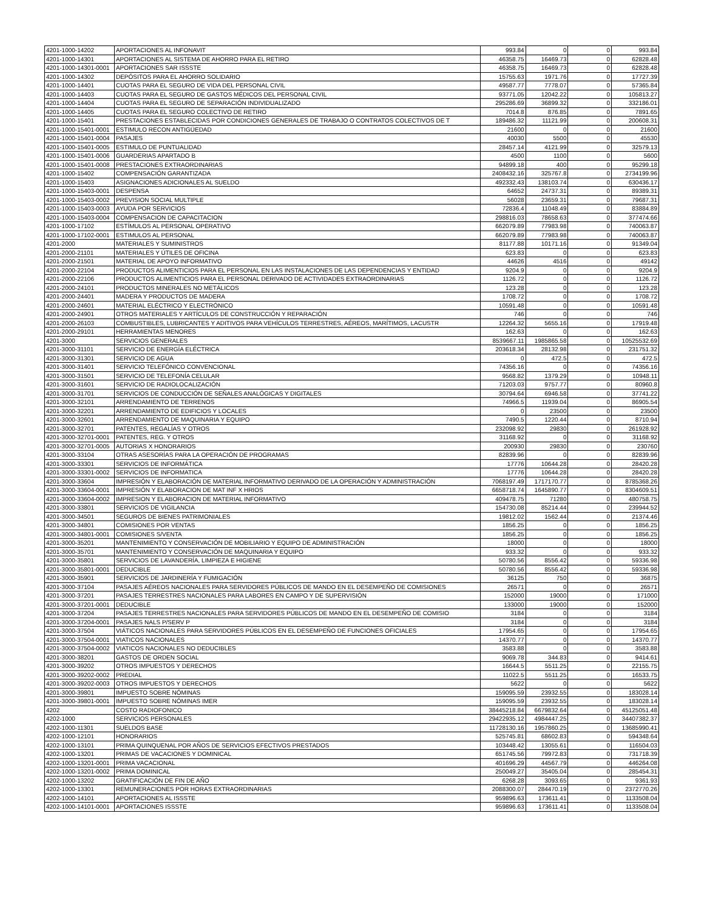| 4201-1000-14202 | APORTACIONES AL INFONAVIT | 993.84 | 0 | 0 | 993.84 |
| 4201-1000-14301 | APORTACIONES AL SISTEMA DE AHORRO PARA EL RETIRO | 46358.75 | 16469.73 | 0 | 62828.48 |
| 4201-1000-14301-0001 | APORTACIONES SAR ISSSTE | 46358.75 | 16469.73 | 0 | 62828.48 |
| 4201-1000-14302 | DEPÓSITOS PARA EL AHORRO SOLIDARIO | 15755.63 | 1971.76 | 0 | 17727.39 |
| 4201-1000-14401 | CUOTAS PARA EL SEGURO DE VIDA DEL PERSONAL CIVIL | 49587.77 | 7778.07 | 0 | 57365.84 |
| 4201-1000-14403 | CUOTAS PARA EL SEGURO DE GASTOS MÉDICOS DEL PERSONAL CIVIL | 93771.05 | 12042.22 | 0 | 105813.27 |
| 4201-1000-14404 | CUOTAS PARA EL SEGURO DE SEPARACIÓN INDIVIDUALIZADO | 295286.69 | 36899.32 | 0 | 332186.01 |
| 4201-1000-14405 | CUOTAS PARA EL SEGURO COLECTIVO DE RETIRO | 7014.8 | 876.85 | 0 | 7891.65 |
| 4201-1000-15401 | PRESTACIONES ESTABLECIDAS POR CONDICIONES GENERALES DE TRABAJO O CONTRATOS COLECTIVOS DE T | 189486.32 | 11121.99 | 0 | 200608.31 |
| 4201-1000-15401-0001 | ESTIMULO RECON ANTIGÜEDAD | 21600 | 0 | 0 | 21600 |
| 4201-1000-15401-0004 | PASAJES | 40030 | 5500 | 0 | 45530 |
| 4201-1000-15401-0005 | ESTIMULO DE PUNTUALIDAD | 28457.14 | 4121.99 | 0 | 32579.13 |
| 4201-1000-15401-0006 | GUARDERIAS APARTADO B | 4500 | 1100 | 0 | 5600 |
| 4201-1000-15401-0008 | PRESTACIONES EXTRAORDINARIAS | 94899.18 | 400 | 0 | 95299.18 |
| 4201-1000-15402 | COMPENSACIÓN GARANTIZADA | 2408432.16 | 325767.8 | 0 | 2734199.96 |
| 4201-1000-15403 | ASIGNACIONES ADICIONALES AL SUELDO | 492332.43 | 138103.74 | 0 | 630436.17 |
| 4201-1000-15403-0001 | DESPENSA | 64652 | 24737.31 | 0 | 89389.31 |
| 4201-1000-15403-0002 | PREVISION SOCIAL MULTIPLE | 56028 | 23659.31 | 0 | 79687.31 |
| 4201-1000-15403-0003 | AYUDA POR SERVICIOS | 72836.4 | 11048.49 | 0 | 83884.89 |
| 4201-1000-15403-0004 | COMPENSACION DE CAPACITACION | 298816.03 | 78658.63 | 0 | 377474.66 |
| 4201-1000-17102 | ESTÍMULOS AL PERSONAL OPERATIVO | 662079.89 | 77983.98 | 0 | 740063.87 |
| 4201-1000-17102-0001 | ESTIMULOS AL PERSONAL | 662079.89 | 77983.98 | 0 | 740063.87 |
| 4201-2000 | MATERIALES Y SUMINISTROS | 81177.88 | 10171.16 | 0 | 91349.04 |
| 4201-2000-21101 | MATERIALES Y ÚTILES DE OFICINA | 623.83 | 0 | 0 | 623.83 |
| 4201-2000-21501 | MATERIAL DE APOYO INFORMATIVO | 44626 | 4516 | 0 | 49142 |
| 4201-2000-22104 | PRODUCTOS ALIMENTICIOS PARA EL PERSONAL EN LAS INSTALACIONES DE LAS DEPENDENCIAS Y ENTIDAD | 9204.9 | 0 | 0 | 9204.9 |
| 4201-2000-22106 | PRODUCTOS ALIMENTICIOS PARA EL PERSONAL DERIVADO DE ACTIVIDADES EXTRAORDINARIAS | 1126.72 | 0 | 0 | 1126.72 |
| 4201-2000-24101 | PRODUCTOS MINERALES NO METÁLICOS | 123.28 | 0 | 0 | 123.28 |
| 4201-2000-24401 | MADERA Y PRODUCTOS DE MADERA | 1708.72 | 0 | 0 | 1708.72 |
| 4201-2000-24601 | MATERIAL ELÉCTRICO Y ELECTRÓNICO | 10591.48 | 0 | 0 | 10591.48 |
| 4201-2000-24901 | OTROS MATERIALES Y ARTÍCULOS DE CONSTRUCCIÓN Y REPARACIÓN | 746 | 0 | 0 | 746 |
| 4201-2000-26103 | COMBUSTIBLES, LUBRICANTES Y ADITIVOS PARA VEHÍCULOS TERRESTRES, AÉREOS, MARÍTIMOS, LACUSTR | 12264.32 | 5655.16 | 0 | 17919.48 |
| 4201-2000-29101 | HERRAMIENTAS MENORES | 162.63 | 0 | 0 | 162.63 |
| 4201-3000 | SERVICIOS GENERALES | 8539667.11 | 1985865.58 | 0 | 10525532.69 |
| 4201-3000-31101 | SERVICIO DE ENERGÍA ELÉCTRICA | 203618.34 | 28132.98 | 0 | 231751.32 |
| 4201-3000-31301 | SERVICIO DE AGUA | 0 | 472.5 | 0 | 472.5 |
| 4201-3000-31401 | SERVICIO TELEFÓNICO CONVENCIONAL | 74356.16 | 0 | 0 | 74356.16 |
| 4201-3000-31501 | SERVICIO DE TELEFONÍA CELULAR | 9568.82 | 1379.29 | 0 | 10948.11 |
| 4201-3000-31601 | SERVICIO DE RADIOLOCALIZACIÓN | 71203.03 | 9757.77 | 0 | 80960.8 |
| 4201-3000-31701 | SERVICIOS DE CONDUCCIÓN DE SEÑALES ANALÓGICAS Y DIGITALES | 30794.64 | 6946.58 | 0 | 37741.22 |
| 4201-3000-32101 | ARRENDAMIENTO DE TERRENOS | 74966.5 | 11939.04 | 0 | 86905.54 |
| 4201-3000-32201 | ARRENDAMIENTO DE EDIFICIOS Y LOCALES | 0 | 23500 | 0 | 23500 |
| 4201-3000-32601 | ARRENDAMIENTO DE MAQUINARIA Y EQUIPO | 7490.5 | 1220.44 | 0 | 8710.94 |
| 4201-3000-32701 | PATENTES, REGALÍAS Y OTROS | 232098.92 | 29830 | 0 | 261928.92 |
| 4201-3000-32701-0001 | PATENTES, REG. Y OTROS | 31168.92 | 0 | 0 | 31168.92 |
| 4201-3000-32701-0005 | AUTORIAS X HONORARIOS | 200930 | 29830 | 0 | 230760 |
| 4201-3000-33104 | OTRAS ASESORÍAS PARA LA OPERACIÓN DE PROGRAMAS | 82839.96 | 0 | 0 | 82839.96 |
| 4201-3000-33301 | SERVICIOS DE INFORMÁTICA | 17776 | 10644.28 | 0 | 28420.28 |
| 4201-3000-33301-0002 | SERVICIOS DE INFORMATICA | 17776 | 10644.28 | 0 | 28420.28 |
| 4201-3000-33604 | IMPRESIÓN Y ELABORACIÓN DE MATERIAL INFORMATIVO DERIVADO DE LA OPERACIÓN Y ADMINISTRACIÓN | 7068197.49 | 1717170.77 | 0 | 8785368.26 |
| 4201-3000-33604-0001 | IMPRESIÓN Y ELABORACION DE MAT INF X HRIOS | 6658718.74 | 1645890.77 | 0 | 8304609.51 |
| 4201-3000-33604-0002 | IMPRESION Y ELABORACION DE MATERIAL INFORMATIVO | 409478.75 | 71280 | 0 | 480758.75 |
| 4201-3000-33801 | SERVICIOS DE VIGILANCIA | 154730.08 | 85214.44 | 0 | 239944.52 |
| 4201-3000-34501 | SEGUROS DE BIENES PATRIMONIALES | 19812.02 | 1562.44 | 0 | 21374.46 |
| 4201-3000-34801 | COMISIONES POR VENTAS | 1856.25 | 0 | 0 | 1856.25 |
| 4201-3000-34801-0001 | COMISIONES S/VENTA | 1856.25 | 0 | 0 | 1856.25 |
| 4201-3000-35201 | MANTENIMIENTO Y CONSERVACIÓN DE MOBILIARIO Y EQUIPO DE ADMINISTRACIÓN | 18000 | 0 | 0 | 18000 |
| 4201-3000-35701 | MANTENIMIENTO Y CONSERVACIÓN DE MAQUINARIA Y EQUIPO | 933.32 | 0 | 0 | 933.32 |
| 4201-3000-35801 | SERVICIOS DE LAVANDERÍA, LIMPIEZA E HIGIENE | 50780.56 | 8556.42 | 0 | 59336.98 |
| 4201-3000-35801-0001 | DEDUCIBLE | 50780.56 | 8556.42 | 0 | 59336.98 |
| 4201-3000-35901 | SERVICIOS DE JARDINERÍA Y FUMIGACIÓN | 36125 | 750 | 0 | 36875 |
| 4201-3000-37104 | PASAJES AÉREOS NACIONALES PARA SERVIDORES PÚBLICOS DE MANDO EN EL DESEMPEÑO DE COMISIONES | 26571 | 0 | 0 | 26571 |
| 4201-3000-37201 | PASAJES TERRESTRES NACIONALES PARA LABORES EN CAMPO Y DE SUPERVISIÓN | 152000 | 19000 | 0 | 171000 |
| 4201-3000-37201-0001 | DEDUCIBLE | 133000 | 19000 | 0 | 152000 |
| 4201-3000-37204 | PASAJES TERRESTRES NACIONALES PARA SERVIDORES PÚBLICOS DE MANDO EN EL DESEMPEÑO DE COMISIO | 3184 | 0 | 0 | 3184 |
| 4201-3000-37204-0001 | PASAJES NALS P/SERV P | 3184 | 0 | 0 | 3184 |
| 4201-3000-37504 | VIÁTICOS NACIONALES PARA SERVIDORES PÚBLICOS EN EL DESEMPEÑO DE FUNCIONES OFICIALES | 17954.65 | 0 | 0 | 17954.65 |
| 4201-3000-37504-0001 | VIATICOS NACIONALES | 14370.77 | 0 | 0 | 14370.77 |
| 4201-3000-37504-0002 | VIATICOS NACIONALES NO DEDUCIBLES | 3583.88 | 0 | 0 | 3583.88 |
| 4201-3000-38201 | GASTOS DE ORDEN SOCIAL | 9069.78 | 344.83 | 0 | 9414.61 |
| 4201-3000-39202 | OTROS IMPUESTOS Y DERECHOS | 16644.5 | 5511.25 | 0 | 22155.75 |
| 4201-3000-39202-0002 | PREDIAL | 11022.5 | 5511.25 | 0 | 16533.75 |
| 4201-3000-39202-0003 | OTROS IMPUESTOS Y DERECHOS | 5622 | 0 | 0 | 5622 |
| 4201-3000-39801 | IMPUESTO SOBRE NÓMINAS | 159095.59 | 23932.55 | 0 | 183028.14 |
| 4201-3000-39801-0001 | IMPUESTO SOBRE NÓMINAS IMER | 159095.59 | 23932.55 | 0 | 183028.14 |
| 4202 | COSTO RADIOFONICO | 38445218.84 | 6679832.64 | 0 | 45125051.48 |
| 4202-1000 | SERVICIOS PERSONALES | 29422935.12 | 4984447.25 | 0 | 34407382.37 |
| 4202-1000-11301 | SUELDOS BASE | 11728130.16 | 1957860.25 | 0 | 13685990.41 |
| 4202-1000-12101 | HONORARIOS | 525745.81 | 68602.83 | 0 | 594348.64 |
| 4202-1000-13101 | PRIMA QUINQUENAL POR AÑOS DE SERVICIOS EFECTIVOS PRESTADOS | 103448.42 | 13055.61 | 0 | 116504.03 |
| 4202-1000-13201 | PRIMAS DE VACACIONES Y DOMINICAL | 651745.56 | 79972.83 | 0 | 731718.39 |
| 4202-1000-13201-0001 | PRIMA VACACIONAL | 401696.29 | 44567.79 | 0 | 446264.08 |
| 4202-1000-13201-0002 | PRIMA DOMINICAL | 250049.27 | 35405.04 | 0 | 285454.31 |
| 4202-1000-13202 | GRATIFICACIÓN DE FIN DE AÑO | 6268.28 | 3093.65 | 0 | 9361.93 |
| 4202-1000-13301 | REMUNERACIONES POR HORAS EXTRAORDINARIAS | 2088300.07 | 284470.19 | 0 | 2372770.26 |
| 4202-1000-14101 | APORTACIONES AL ISSSTE | 959896.63 | 173611.41 | 0 | 1133508.04 |
| 4202-1000-14101-0001 | APORTACIONES ISSSTE | 959896.63 | 173611.41 | 0 | 1133508.04 |